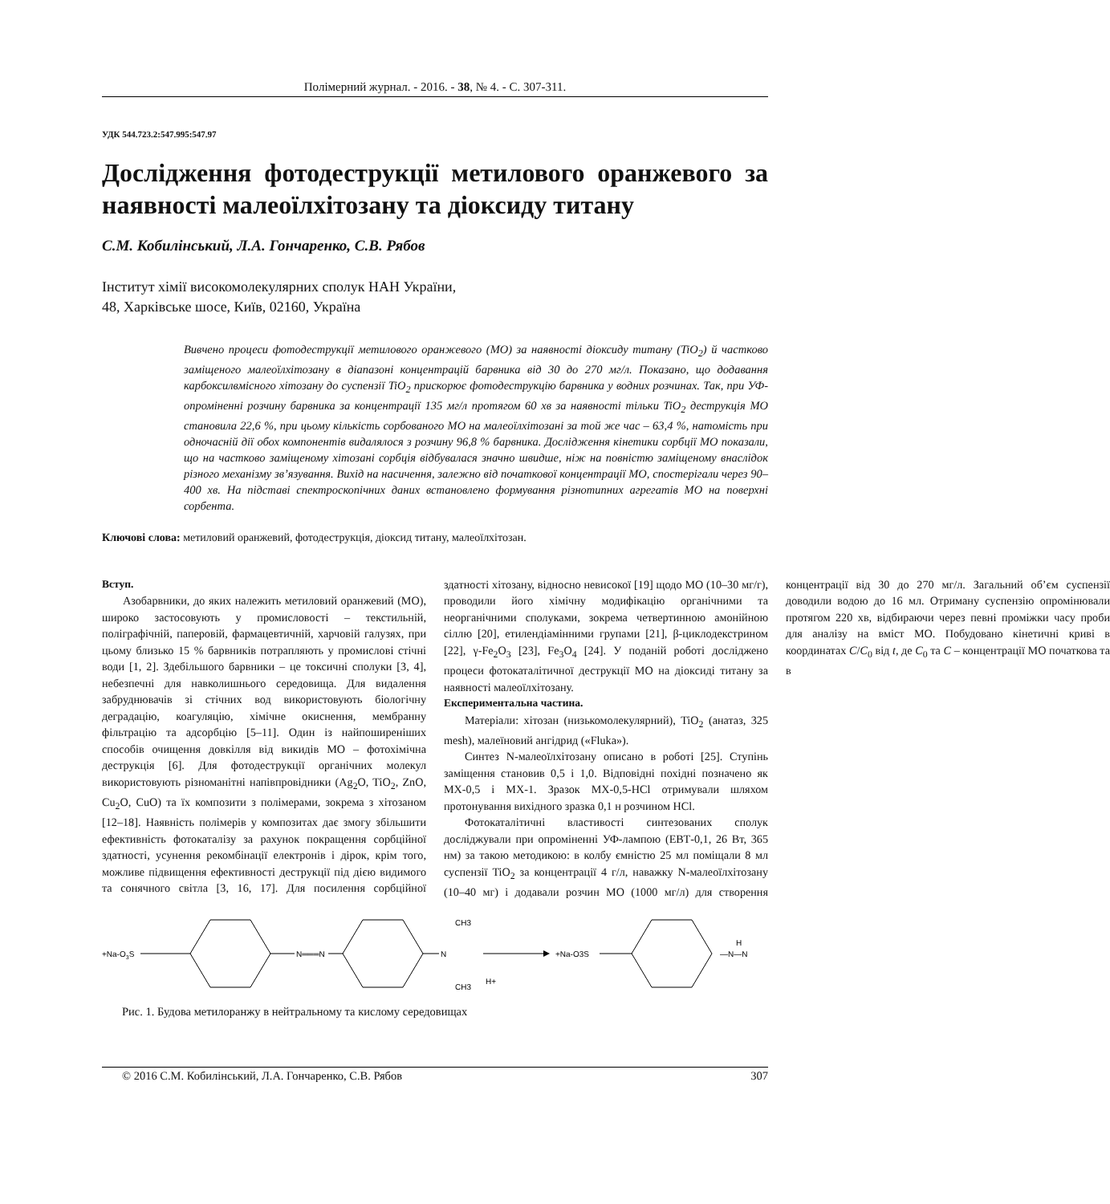Полімерний журнал. - 2016. - 38, № 4. - С. 307-311.
УДК 544.723.2:547.995:547.97
Дослідження фотодеструкції метилового оранжевого за наявності малеоїлхітозану та діоксиду титану
С.М. Кобилінський, Л.А. Гончаренко, С.В. Рябов
Інститут хімії високомолекулярних сполук НАН України,
48, Харківське шосе, Київ, 02160, Україна
Вивчено процеси фотодеструкції метилового оранжевого (МО) за наявності діоксиду титану (TiO<sub>2</sub>) й частково заміщеного малеоїлхітозану в діапазоні концентрацій барвника від 30 до 270 мг/л. Показано, що додавання карбоксилвмісного хітозану до суспензії TiO<sub>2</sub> прискорює фотодеструкцію барвника у водних розчинах. Так, при УФ-опроміненні розчину барвника за концентрації 135 мг/л протягом 60 хв за наявності тільки TiO<sub>2</sub> деструкція МО становила 22,6 %, при цьому кількість сорбованого МО на малеоїлхітозані за той же час – 63,4 %, натомість при одночасній дії обох компонентів видалялося з розчину 96,8 % барвника. Дослідження кінетики сорбції МО показали, що на частково заміщеному хітозані сорбція відбувалася значно швидше, ніж на повністю заміщеному внаслідок різного механізму зв’язування. Вихід на насичення, залежно від початкової концентрації МО, спостерігали через 90–400 хв. На підставі спектроскопічних даних встановлено формування різнотипних агрегатів МО на поверхні сорбента.
Ключові слова: метиловий оранжевий, фотодеструкція, діоксид титану, малеоїлхітозан.
Вступ.
Азобарвники, до яких належить метиловий оранжевий (МО), широко застосовують у промисловості – текстильній, поліграфічній, паперовій, фармацевтичній, харчовій галузях, при цьому близько 15 % барвників потрапляють у промислові стічні води [1, 2]. Здебільшого барвники – це токсичні сполуки [3, 4], небезпечні для навколишнього середовища. Для видалення забруднювачів зі стічних вод використовують біологічну деградацію, коагуляцію, хімічне окиснення, мембранну фільтрацію та адсорбцію [5–11]. Один із найпоширеніших способів очищення довкілля від викидів МО – фотохімічна деструкція [6]. Для фотодеструкції органічних молекул використовують різноманітні напівпровідники (Ag<sub>2</sub>O, TiO<sub>2</sub>, ZnO, Cu<sub>2</sub>O, CuO) та їх композити з полімерами, зокрема з хітозаном [12–18]. Наявність полімерів у композитах дає змогу збільшити ефективність фотокаталізу за рахунок покращення сорбційної здатності, усунення рекомбінації електронів і дірок, крім того, можливе підвищення ефективності деструкції під дією видимого та сонячного світла [3, 16, 17]. Для посилення сорбційної здатності хітозану, відносно невисокої [19] щодо МО (10–30 мг/г), проводили його хімічну модифікацію органічними та неорганічними сполуками, зокрема четвертинною амонійною сіллю [20], етилендіамінними групами [21], β-циклодекстрином [22], γ-Fe<sub>2</sub>O<sub>3</sub> [23], Fe<sub>3</sub>O<sub>4</sub> [24]. У поданій роботі досліджено процеси фотокаталітичної деструкції МО на діоксиді титану за наявності малеоїлхітозану.
Експериментальна частина.
Матеріали: хітозан (низькомолекулярний), TiO<sub>2</sub> (анатаз, 325 mesh), малеїновий ангідрид («Fluka»).
Синтез N-малеоїлхітозану описано в роботі [25]. Ступінь заміщення становив 0,5 і 1,0. Відповідні похідні позначено як МХ-0,5 і МХ-1. Зразок МХ-0,5-HCl отримували шляхом протонування вихідного зразка 0,1 н розчином HCl.
Фотокаталітичні властивості синтезованих сполук досліджували при опроміненні УФ-лампою (ЕВТ-0,1, 26 Вт, 365 нм) за такою методикою: в колбу ємністю 25 мл поміщали 8 мл суспензії TiO<sub>2</sub> за концентрації 4 г/л, наважку N-малеоїлхітозану (10–40 мг) і додавали розчин МО (1000 мг/л) для створення концентрації від 30 до 270 мг/л. Загальний об’єм суспензії доводили водою до 16 мл. Отриману суспензію опромінювали протягом 220 хв, відбираючи через певні проміжки часу проби для аналізу на вміст МО. Побудовано кінетичні криві в координатах C/C<sub>0</sub> від t, де C<sub>0</sub> та C – концентрації МО початкова та в
+Na-O3S
N═══N
N
CH3
CH3
H+
+Na-O3S
H
—N—N
Рис. 1. Будова метилоранжу в нейтральному та кислому середовищах
© 2016 С.М. Кобилінський, Л.А. Гончаренко, С.В. Рябов 307